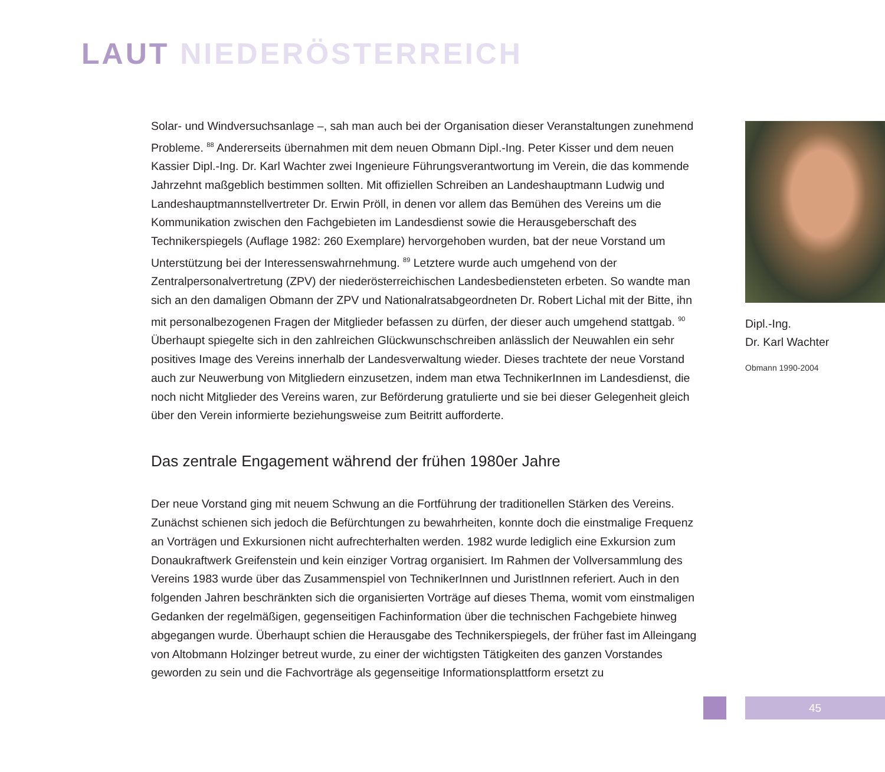LAUT NIEDERÖSTERREICH
Solar- und Windversuchsanlage –, sah man auch bei der Organisation dieser Veranstaltungen zunehmend Probleme. <sup>88</sup> Andererseits übernahmen mit dem neuen Obmann Dipl.-Ing. Peter Kisser und dem neuen Kassier Dipl.-Ing. Dr. Karl Wachter zwei Ingenieure Führungsverantwortung im Verein, die das kommende Jahrzehnt maßgeblich bestimmen sollten. Mit offiziellen Schreiben an Landeshauptmann Ludwig und Landeshauptmannstellvertreter Dr. Erwin Pröll, in denen vor allem das Bemühen des Vereins um die Kommunikation zwischen den Fachgebieten im Landesdienst sowie die Herausgeberschaft des Technikerspiegels (Auflage 1982: 260 Exemplare) hervorgehoben wurden, bat der neue Vorstand um Unterstützung bei der Interessenswahrnehmung. <sup>89</sup> Letztere wurde auch umgehend von der Zentralpersonalvertretung (ZPV) der niederösterreichischen Landesbediensteten erbeten. So wandte man sich an den damaligen Obmann der ZPV und Nationalratsabgeordneten Dr. Robert Lichal mit der Bitte, ihn mit personalbezogenen Fragen der Mitglieder befassen zu dürfen, der dieser auch umgehend stattgab. <sup>90</sup> Überhaupt spiegelte sich in den zahlreichen Glückwunschschreiben anlässlich der Neuwahlen ein sehr positives Image des Vereins innerhalb der Landesverwaltung wieder. Dieses trachtete der neue Vorstand auch zur Neuwerbung von Mitgliedern einzusetzen, indem man etwa TechnikerInnen im Landesdienst, die noch nicht Mitglieder des Vereins waren, zur Beförderung gratulierte und sie bei dieser Gelegenheit gleich über den Verein informierte beziehungsweise zum Beitritt aufforderte.
Das zentrale Engagement während der frühen 1980er Jahre
Der neue Vorstand ging mit neuem Schwung an die Fortführung der traditionellen Stärken des Vereins. Zunächst schienen sich jedoch die Befürchtungen zu bewahrheiten, konnte doch die einstmalige Frequenz an Vorträgen und Exkursionen nicht aufrechterhalten werden. 1982 wurde lediglich eine Exkursion zum Donaukraftwerk Greifenstein und kein einziger Vortrag organisiert. Im Rahmen der Vollversammlung des Vereins 1983 wurde über das Zusammenspiel von TechnikerInnen und JuristInnen referiert. Auch in den folgenden Jahren beschränkten sich die organisierten Vorträge auf dieses Thema, womit vom einstmaligen Gedanken der regelmäßigen, gegenseitigen Fachinformation über die technischen Fachgebiete hinweg abgegangen wurde. Überhaupt schien die Herausgabe des Technikerspiegels, der früher fast im Alleingang von Altobmann Holzinger betreut wurde, zu einer der wichtigsten Tätigkeiten des ganzen Vorstandes geworden zu sein und die Fachvorträge als gegenseitige Informationsplattform ersetzt zu
Dipl.-Ing.
Dr. Karl Wachter
Obmann 1990-2004
45